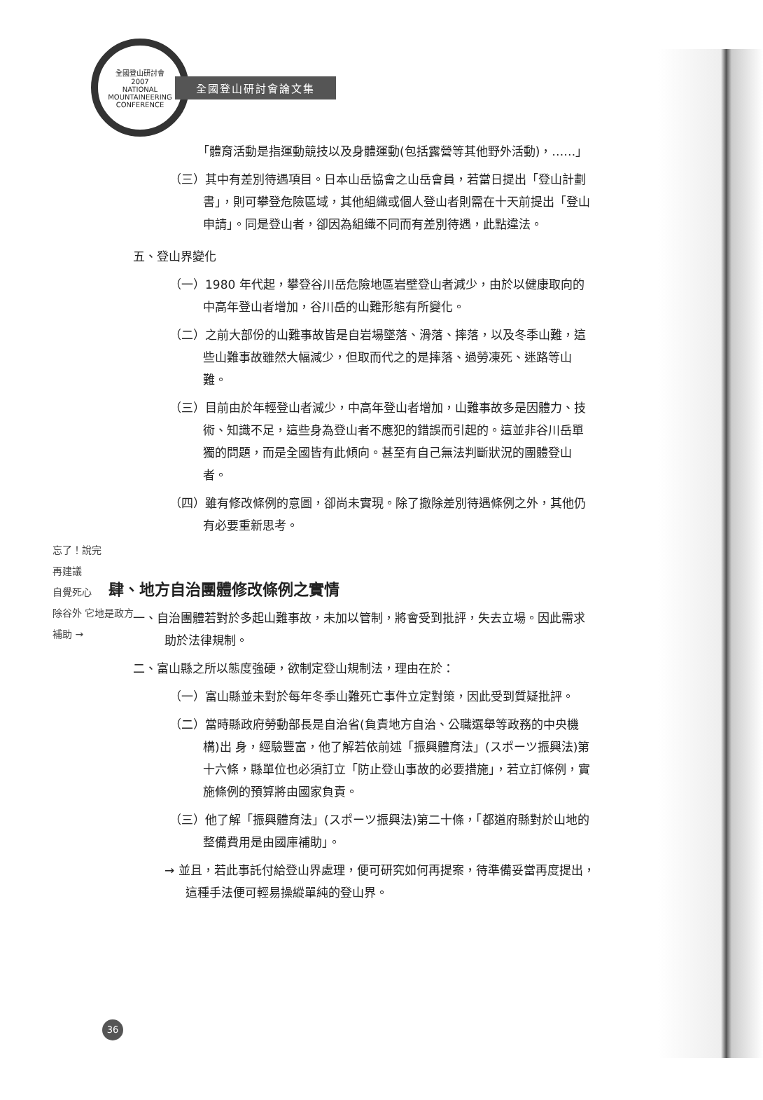全國登山研討會
2007
NATIONAL MOUNTAINEERING CONFERENCE
全國登山研討會論文集
「體育活動是指運動競技以及身體運動(包括露營等其他野外活動)，……」
（三）其中有差別待遇項目。日本山岳協會之山岳會員，若當日提出「登山計劃書」，則可攀登危險區域，其他組織或個人登山者則需在十天前提出「登山申請」。同是登山者，卻因為組織不同而有差別待遇，此點違法。
五、登山界變化
（一）1980 年代起，攀登谷川岳危險地區岩壁登山者減少，由於以健康取向的中高年登山者增加，谷川岳的山難形態有所變化。
（二）之前大部份的山難事故皆是自岩場墜落、滑落、摔落，以及冬季山難，這些山難事故雖然大幅減少，但取而代之的是摔落、過勞凍死、迷路等山難。
（三）目前由於年輕登山者減少，中高年登山者增加，山難事故多是因體力、技術、知識不足，這些身為登山者不應犯的錯誤而引起的。這並非谷川岳單獨的問題，而是全國皆有此傾向。甚至有自己無法判斷狀況的團體登山者。
（四）雖有修改條例的意圖，卻尚未實現。除了撤除差別待遇條例之外，其他仍有必要重新思考。
肆、地方自治團體修改條例之實情
一、自治團體若對於多起山難事故，未加以管制，將會受到批評，失去立場。因此需求助於法律規制。
二、富山縣之所以態度強硬，欲制定登山規制法，理由在於：
（一）富山縣並未對於每年冬季山難死亡事件立定對策，因此受到質疑批評。
（二）當時縣政府勞動部長是自治省(負責地方自治、公職選舉等政務的中央機構)出 身，經驗豐富，他了解若依前述「振興體育法」(スポーツ振興法)第十六條，縣單位也必須訂立「防止登山事故的必要措施」，若立訂條例，實施條例的預算將由國家負責。
（三）他了解「振興體育法」(スポーツ振興法)第二十條，「都道府縣對於山地的整備費用是由國庫補助」。
→ 並且，若此事託付給登山界處理，便可研究如何再提案，待準備妥當再度提出，這種手法便可輕易操縱單純的登山界。
忘了！說完
再建議
自覺死心
除谷外 它地是政方
補助 →
36